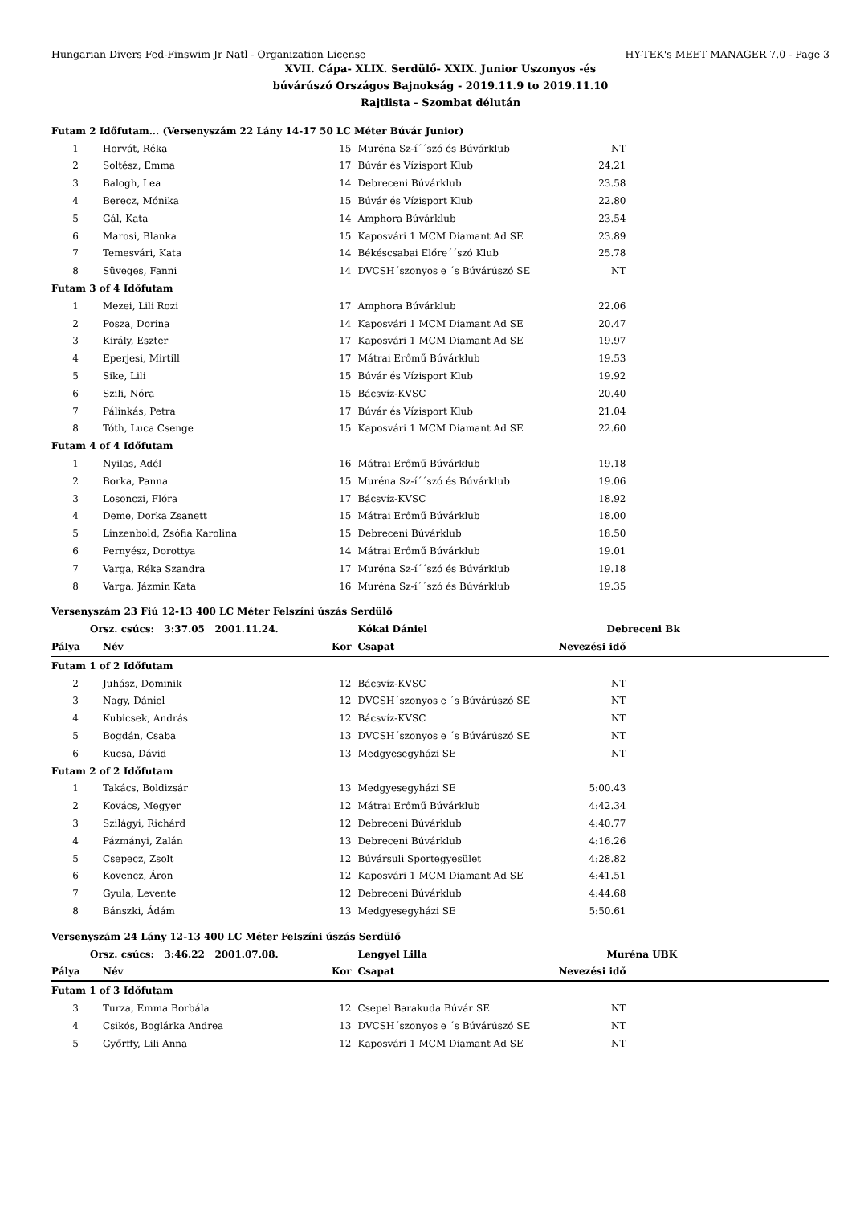Hungarian Divers Fed-Finswim Jr Natl - Organization License HY-TEK's MEET MANAGER 7.0 - Page 3
XVII. Cápa- XLIX. Serdülő- XXIX. Junior Uszonyos -és
búvárúszó Országos Bajnokság - 2019.11.9 to 2019.11.10
Rajtlista - Szombat délután
| Futam 2 Időfutam... (Versenyszám 22 Lány 14-17 50 LC Méter Búvár Junior) | | | | | |
| 1 | Horvát, Réka | 15 | Muréna Sz-í´´szó és Búvárklub | NT | |
| 2 | Soltész, Emma | 17 | Búvár és Vízisport Klub | 24.21 | |
| 3 | Balogh, Lea | 14 | Debreceni Búvárklub | 23.58 | |
| 4 | Berecz, Mónika | 15 | Búvár és Vízisport Klub | 22.80 | |
| 5 | Gál, Kata | 14 | Amphora Búvárklub | 23.54 | |
| 6 | Marosi, Blanka | 15 | Kaposvári 1 MCM Diamant Ad SE | 23.89 | |
| 7 | Temesvári, Kata | 14 | Békéscsabai Előre´´szó Klub | 25.78 | |
| 8 | Süveges, Fanni | 14 | DVCSH´szonyos e ´s Búvárúszó SE | NT | |
| Futam 3 of 4 Időfutam | | | | | |
| 1 | Mezei, Lili Rozi | 17 | Amphora Búvárklub | 22.06 | |
| 2 | Posza, Dorina | 14 | Kaposvári 1 MCM Diamant Ad SE | 20.47 | |
| 3 | Király, Eszter | 17 | Kaposvári 1 MCM Diamant Ad SE | 19.97 | |
| 4 | Eperjesi, Mirtill | 17 | Mátrai Erőmű Búvárklub | 19.53 | |
| 5 | Sike, Lili | 15 | Búvár és Vízisport Klub | 19.92 | |
| 6 | Szili, Nóra | 15 | Bácsvíz-KVSC | 20.40 | |
| 7 | Pálinkás, Petra | 17 | Búvár és Vízisport Klub | 21.04 | |
| 8 | Tóth, Luca Csenge | 15 | Kaposvári 1 MCM Diamant Ad SE | 22.60 | |
| Futam 4 of 4 Időfutam | | | | | |
| 1 | Nyilas, Adél | 16 | Mátrai Erőmű Búvárklub | 19.18 | |
| 2 | Borka, Panna | 15 | Muréna Sz-í´´szó és Búvárklub | 19.06 | |
| 3 | Losonczi, Flóra | 17 | Bácsvíz-KVSC | 18.92 | |
| 4 | Deme, Dorka Zsanett | 15 | Mátrai Erőmű Búvárklub | 18.00 | |
| 5 | Linzenbold, Zsófia Karolina | 15 | Debreceni Búvárklub | 18.50 | |
| 6 | Pernyész, Dorottya | 14 | Mátrai Erőmű Búvárklub | 19.01 | |
| 7 | Varga, Réka Szandra | 17 | Muréna Sz-í´´szó és Búvárklub | 19.18 | |
| 8 | Varga, Jázmin Kata | 16 | Muréna Sz-í´´szó és Búvárklub | 19.35 | |
| Versenyszám 23 Fiú 12-13 400 LC Méter Felszíni úszás Serdülő | | | | | |
| Orsz. csúcs: 3:37.05 2001.11.24. | | | Kókai Dániel | Debreceni Bk | |
| Pálya | Név | Kor | Csapat | Nevezési idő | |
| Futam 1 of 2 Időfutam | | | | | |
| 2 | Juhász, Dominik | 12 | Bácsvíz-KVSC | NT | |
| 3 | Nagy, Dániel | 12 | DVCSH´szonyos e ´s Búvárúszó SE | NT | |
| 4 | Kubicsek, András | 12 | Bácsvíz-KVSC | NT | |
| 5 | Bogdán, Csaba | 13 | DVCSH´szonyos e ´s Búvárúszó SE | NT | |
| 6 | Kucsa, Dávid | 13 | Medgyesegyházi SE | NT | |
| Futam 2 of 2 Időfutam | | | | | |
| 1 | Takács, Boldizsár | 13 | Medgyesegyházi SE | 5:00.43 | |
| 2 | Kovács, Megyer | 12 | Mátrai Erőmű Búvárklub | 4:42.34 | |
| 3 | Szilágyi, Richárd | 12 | Debreceni Búvárklub | 4:40.77 | |
| 4 | Pázmányi, Zalán | 13 | Debreceni Búvárklub | 4:16.26 | |
| 5 | Csepecz, Zsolt | 12 | Búvársuli Sportegyesület | 4:28.82 | |
| 6 | Kovencz, Áron | 12 | Kaposvári 1 MCM Diamant Ad SE | 4:41.51 | |
| 7 | Gyula, Levente | 12 | Debreceni Búvárklub | 4:44.68 | |
| 8 | Bánszki, Ádám | 13 | Medgyesegyházi SE | 5:50.61 | |
| Versenyszám 24 Lány 12-13 400 LC Méter Felszíni úszás Serdülő | | | | | |
| Orsz. csúcs: 3:46.22 2001.07.08. | | | Lengyel Lilla | Muréna UBK | |
| Pálya | Név | Kor | Csapat | Nevezési idő | |
| Futam 1 of 3 Időfutam | | | | | |
| 3 | Turza, Emma Borbála | 12 | Csepel Barakuda Búvár SE | NT | |
| 4 | Csikós, Boglárka Andrea | 13 | DVCSH´szonyos e ´s Búvárúszó SE | NT | |
| 5 | Győrffy, Lili Anna | 12 | Kaposvári 1 MCM Diamant Ad SE | NT | |